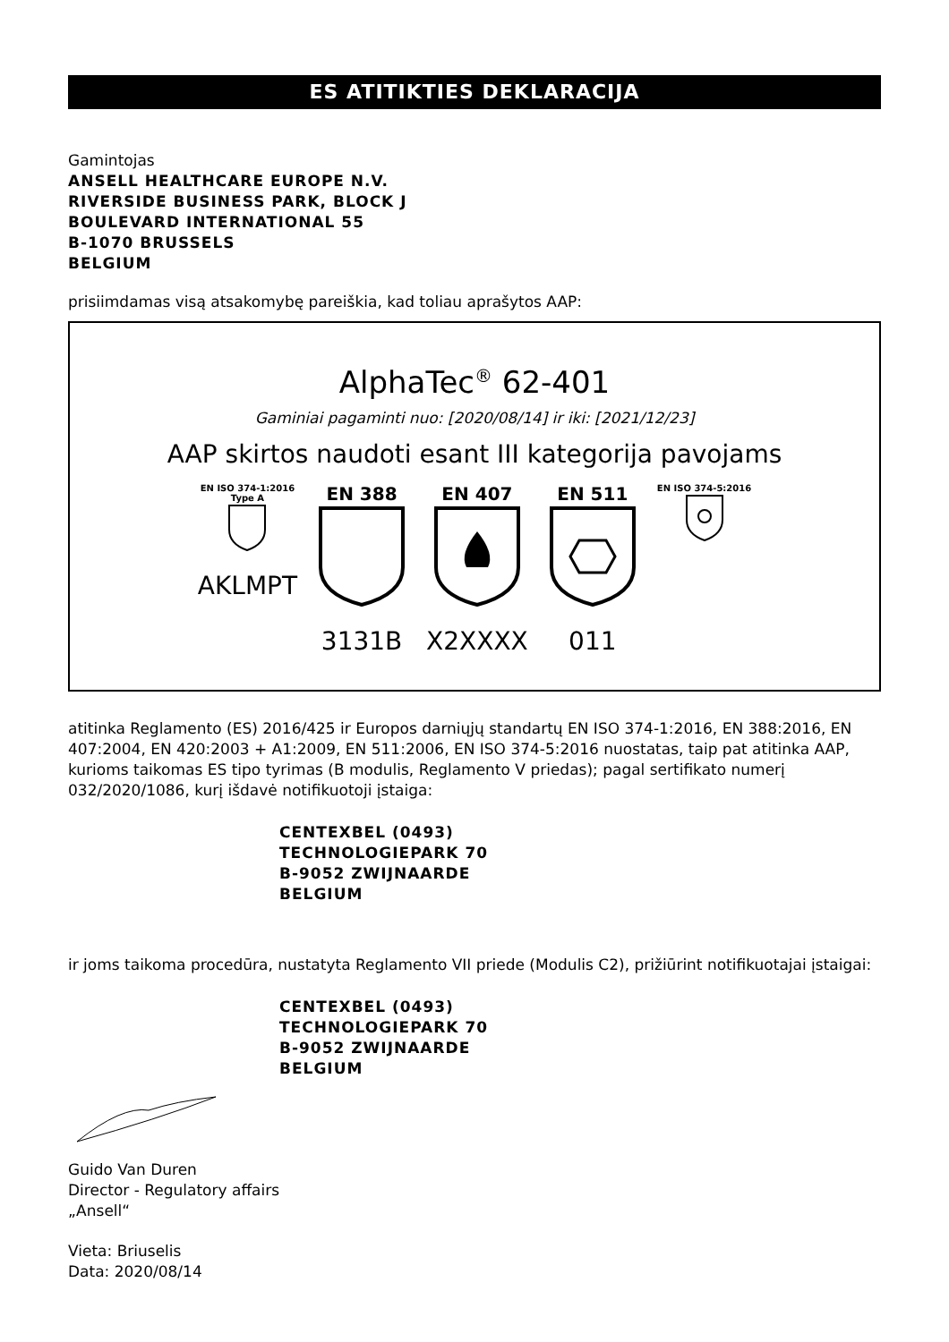ES ATITIKTIES DEKLARACIJA
Gamintojas
ANSELL HEALTHCARE EUROPE N.V.
RIVERSIDE BUSINESS PARK, BLOCK J
BOULEVARD INTERNATIONAL 55
B-1070 BRUSSELS
BELGIUM
prisiimdamas visą atsakomybę pareiškia, kad toliau aprašytos AAP:
AlphaTec<sup>®</sup> 62-401
Gaminiai pagaminti nuo: [2020/08/14] ir iki: [2021/12/23]
AAP skirtos naudoti esant III kategorija pavojams
EN ISO 374-1:2016
Type A
AKLMPT
EN 388
3131B
EN 407
X2XXXX
EN 511
011
EN ISO 374-5:2016
atitinka Reglamento (ES) 2016/425 ir Europos darniųjų standartų EN ISO 374-1:2016, EN 388:2016, EN 407:2004, EN 420:2003 + A1:2009, EN 511:2006, EN ISO 374-5:2016 nuostatas, taip pat atitinka AAP, kurioms taikomas ES tipo tyrimas (B modulis, Reglamento V priedas); pagal sertifikato numerį 032/2020/1086, kurį išdavė notifikuotoji įstaiga:
CENTEXBEL (0493)
TECHNOLOGIEPARK 70
B-9052 ZWIJNAARDE
BELGIUM
ir joms taikoma procedūra, nustatyta Reglamento VII priede (Modulis C2), prižiūrint notifikuotajai įstaigai:
CENTEXBEL (0493)
TECHNOLOGIEPARK 70
B-9052 ZWIJNAARDE
BELGIUM
Guido Van Duren
Director - Regulatory affairs
„Ansell“
Vieta: Briuselis
Data: 2020/08/14